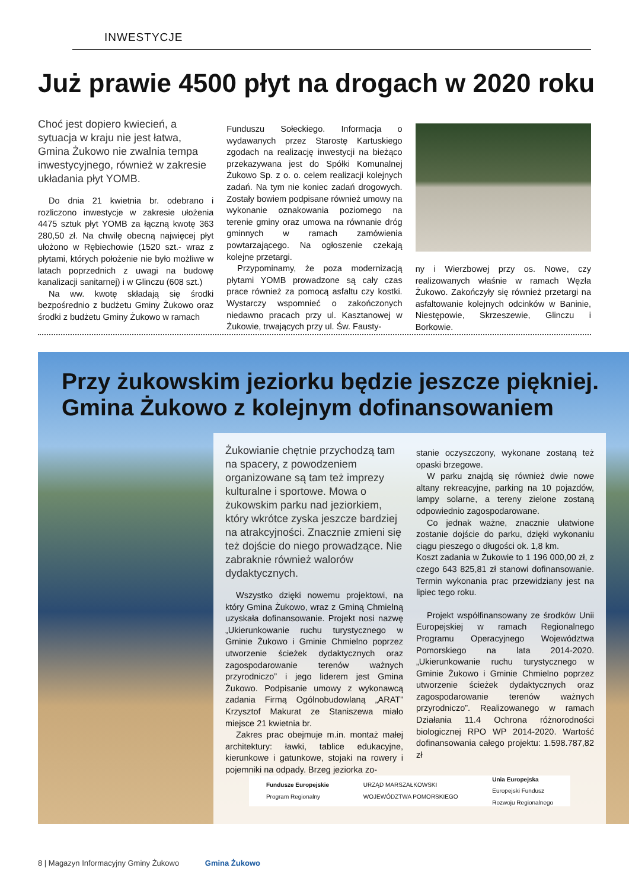INWESTYCJE
Już prawie 4500 płyt na drogach w 2020 roku
Choć jest dopiero kwiecień, a sytuacja w kraju nie jest łatwa, Gmina Żukowo nie zwalnia tempa inwestycyjnego, również w zakresie układania płyt YOMB.
Do dnia 21 kwietnia br. odebrano i rozliczono inwestycje w zakresie ułożenia 4475 sztuk płyt YOMB za łączną kwotę 363 280,50 zł. Na chwilę obecną najwięcej płyt ułożono w Rębiechowie (1520 szt.- wraz z płytami, których położenie nie było możliwe w latach poprzednich z uwagi na budowę kanalizacji sanitarnej) i w Glinczu (608 szt.)
Na ww. kwotę składają się środki bezpośrednio z budżetu Gminy Żukowo oraz środki z budżetu Gminy Żukowo w ramach
Funduszu Sołeckiego. Informacja o wydawanych przez Starostę Kartuskiego zgodach na realizację inwestycji na bieżąco przekazywana jest do Spółki Komunalnej Żukowo Sp. z o. o. celem realizacji kolejnych zadań. Na tym nie koniec zadań drogowych. Zostały bowiem podpisane również umowy na wykonanie oznakowania poziomego na terenie gminy oraz umowa na równanie dróg gminnych w ramach zamówienia powtarzającego. Na ogłoszenie czekają kolejne przetargi.
Przypominamy, że poza modernizacją płytami YOMB prowadzone są cały czas prace również za pomocą asfaltu czy kostki. Wystarczy wspomnieć o zakończonych niedawno pracach przy ul. Kasztanowej w Żukowie, trwających przy ul. Św. Fausty-
ny i Wierzbowej przy os. Nowe, czy realizowanych właśnie w ramach Węzła Żukowo. Zakończyły się również przetargi na asfaltowanie kolejnych odcinków w Baninie, Niestępowie, Skrzeszewie, Glinczu i Borkowie.
Przy żukowskim jeziorku będzie jeszcze piękniej.
Gmina Żukowo z kolejnym dofinansowaniem
Żukowianie chętnie przychodzą tam na spacery, z powodzeniem organizowane są tam też imprezy kulturalne i sportowe. Mowa o żukowskim parku nad jeziorkiem, który wkrótce zyska jeszcze bardziej na atrakcyjności. Znacznie zmieni się też dojście do niego prowadzące. Nie zabraknie również walorów dydaktycznych.
Wszystko dzięki nowemu projektowi, na który Gmina Żukowo, wraz z Gminą Chmielną uzyskała dofinansowanie. Projekt nosi nazwę „Ukierunkowanie ruchu turystycznego w Gminie Żukowo i Gminie Chmielno poprzez utworzenie ścieżek dydaktycznych oraz zagospodarowanie terenów ważnych przyrodniczo” i jego liderem jest Gmina Żukowo. Podpisanie umowy z wykonawcą zadania Firmą Ogólnobudowlaną „ARAT” Krzysztof Makurat ze Staniszewa miało miejsce 21 kwietnia br.
Zakres prac obejmuje m.in. montaż małej architektury: ławki, tablice edukacyjne, kierunkowe i gatunkowe, stojaki na rowery i pojemniki na odpady. Brzeg jeziorka zo-
stanie oczyszczony, wykonane zostaną też opaski brzegowe.
W parku znajdą się również dwie nowe altany rekreacyjne, parking na 10 pojazdów, lampy solarne, a tereny zielone zostaną odpowiednio zagospodarowane.
Co jednak ważne, znacznie ułatwione zostanie dojście do parku, dzięki wykonaniu ciągu pieszego o długości ok. 1,8 km.
Koszt zadania w Żukowie to 1 196 000,00 zł, z czego 643 825,81 zł stanowi dofinansowanie. Termin wykonania prac przewidziany jest na lipiec tego roku.
Projekt współfinansowany ze środków Unii Europejskiej w ramach Regionalnego Programu Operacyjnego Województwa Pomorskiego na lata 2014-2020. „Ukierunkowanie ruchu turystycznego w Gminie Żukowo i Gminie Chmielno poprzez utworzenie ścieżek dydaktycznych oraz zagospodarowanie terenów ważnych przyrodniczo”. Realizowanego w ramach Działania 11.4 Ochrona różnorodności biologicznej RPO WP 2014-2020. Wartość dofinansowania całego projektu: 1.598.787,82 zł
Fundusze Europejskie
Program Regionalny
URZĄD MARSZAŁKOWSKI
WOJEWÓDZTWA POMORSKIEGO
Unia Europejska
Europejski Fundusz
Rozwoju Regionalnego
8 | Magazyn Informacyjny Gminy Żukowo Gmina Żukowo